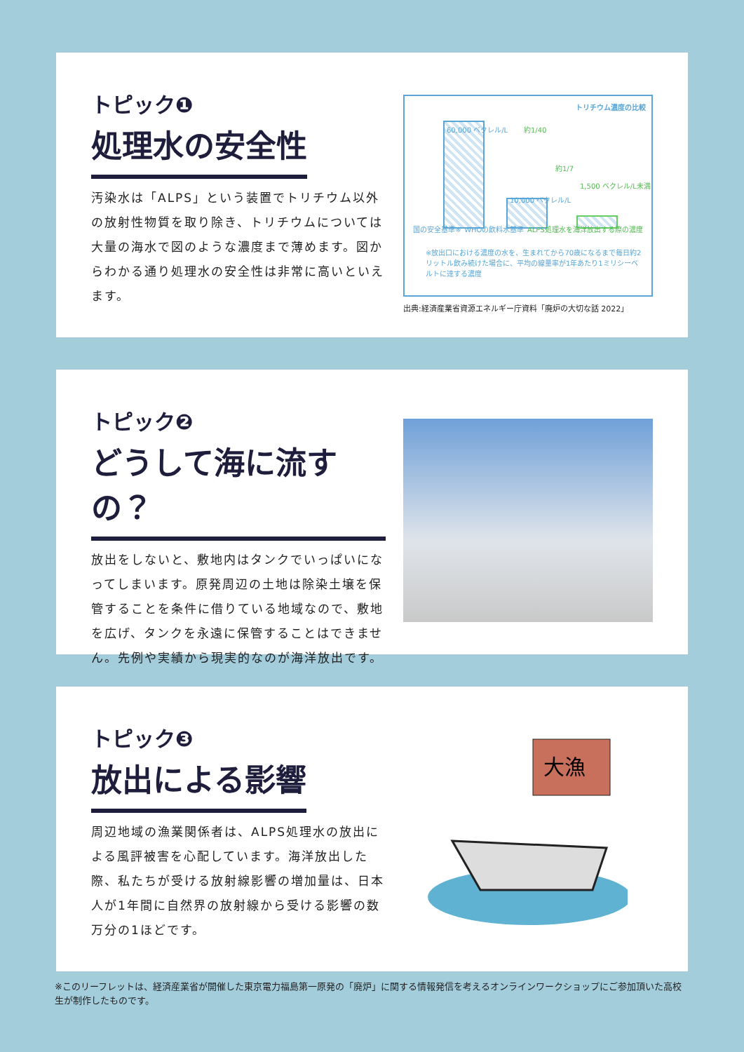トピック❶
処理水の安全性
汚染水は「ALPS」という装置でトリチウム以外の放射性物質を取り除き、トリチウムについては大量の海水で図のような濃度まで薄めます。図からわかる通り処理水の安全性は非常に高いといえます。
トリチウム濃度の比較
60,000 ベクレル/L
10,000 ベクレル/L
1,500 ベクレル/L未満
約1/40
約1/7
国の安全基準※ WHOの飲料水基準 ALPS処理水を海洋放出する際の濃度
※放出口における濃度の水を、生まれてから70歳になるまで毎日約2リットル飲み続けた場合に、平均の線量率が1年あたり1ミリシーベルトに達する濃度
出典:経済産業省資源エネルギー庁資料「廃炉の大切な話 2022」
トピック❷
どうして海に流すの？
放出をしないと、敷地内はタンクでいっぱいになってしまいます。原発周辺の土地は除染土壌を保管することを条件に借りている地域なので、敷地を広げ、タンクを永遠に保管することはできません。先例や実績から現実的なのが海洋放出です。
トピック❸
放出による影響
周辺地域の漁業関係者は、ALPS処理水の放出による風評被害を心配しています。海洋放出した際、私たちが受ける放射線影響の増加量は、日本人が1年間に自然界の放射線から受ける影響の数万分の1ほどです。
大漁
※このリーフレットは、経済産業省が開催した東京電力福島第一原発の「廃炉」に関する情報発信を考えるオンラインワークショップにご参加頂いた高校生が制作したものです。